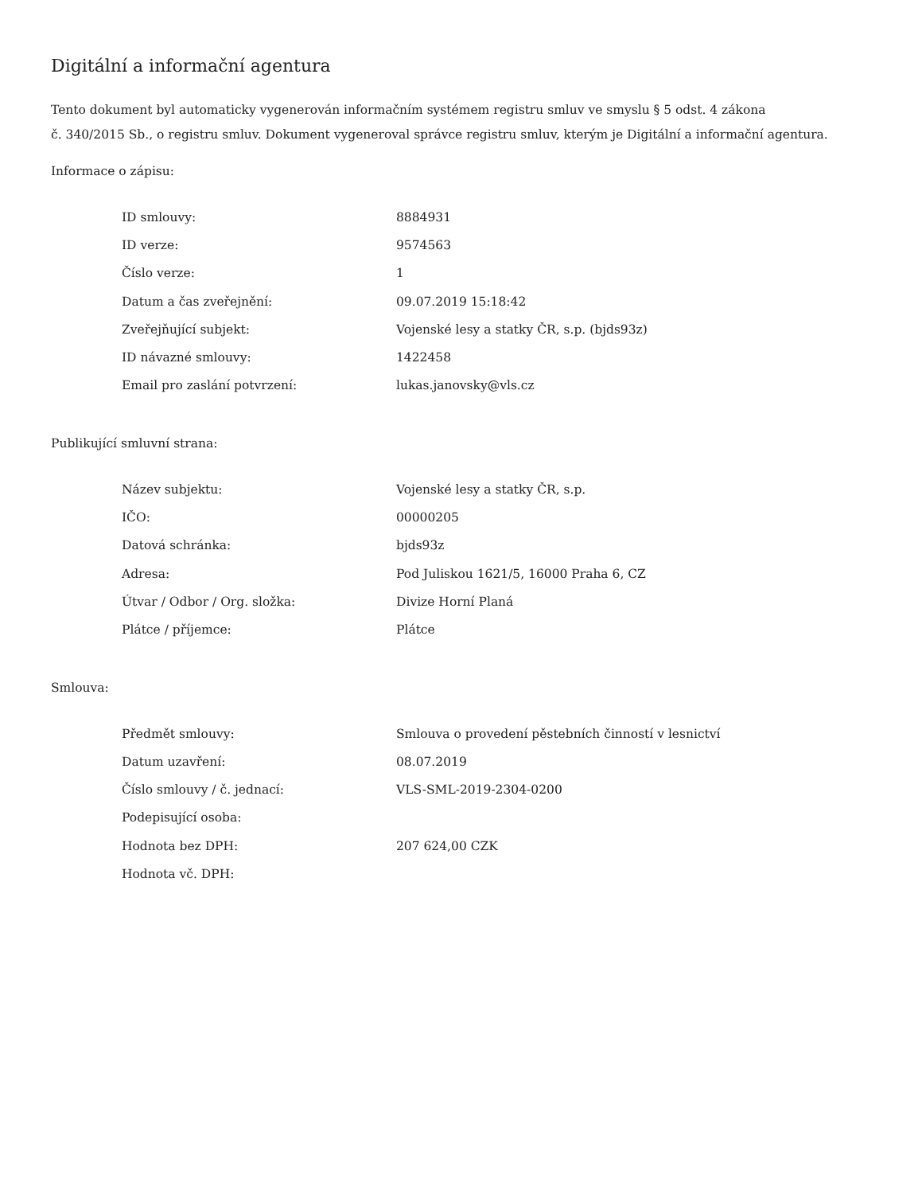Digitální a informační agentura
Tento dokument byl automaticky vygenerován informačním systémem registru smluv ve smyslu § 5 odst. 4 zákona
č. 340/2015 Sb., o registru smluv. Dokument vygeneroval správce registru smluv, kterým je Digitální a informační agentura.
Informace o zápisu:
| ID smlouvy: | 8884931 |
| ID verze: | 9574563 |
| Číslo verze: | 1 |
| Datum a čas zveřejnění: | 09.07.2019 15:18:42 |
| Zveřejňující subjekt: | Vojenské lesy a statky ČR, s.p. (bjds93z) |
| ID návazné smlouvy: | 1422458 |
| Email pro zaslání potvrzení: | lukas.janovsky@vls.cz |
Publikující smluvní strana:
| Název subjektu: | Vojenské lesy a statky ČR, s.p. |
| IČO: | 00000205 |
| Datová schránka: | bjds93z |
| Adresa: | Pod Juliskou 1621/5, 16000 Praha 6, CZ |
| Útvar / Odbor / Org. složka: | Divize Horní Planá |
| Plátce / příjemce: | Plátce |
Smlouva:
| Předmět smlouvy: | Smlouva o provedení pěstebních činností v lesnictví |
| Datum uzavření: | 08.07.2019 |
| Číslo smlouvy / č. jednací: | VLS-SML-2019-2304-0200 |
| Podepisující osoba: | |
| Hodnota bez DPH: | 207 624,00 CZK |
| Hodnota vč. DPH: | |